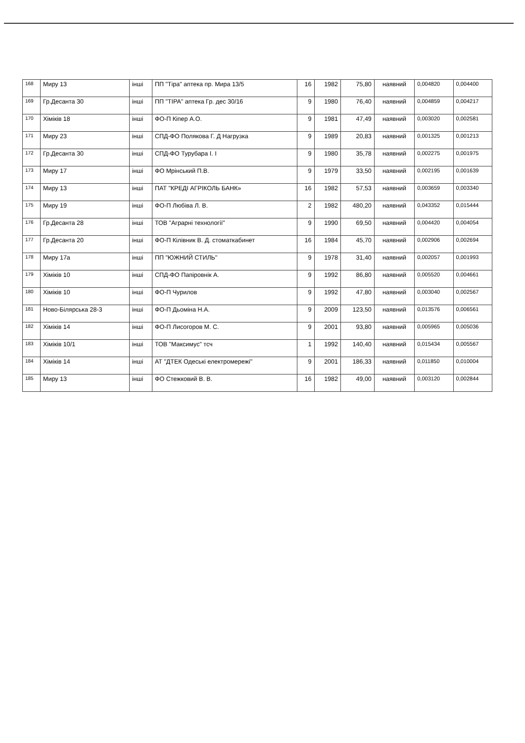| 168 | Миру 13 | інші | ПП "Тіра" аптека пр. Мира 13/5 | 16 | 1982 | 75,80 | наявний | 0,004820 | 0,004400 |
| 169 | Гр.Десанта 30 | інші | ПП "ТІРА" аптека Гр. дес 30/16 | 9 | 1980 | 76,40 | наявний | 0,004859 | 0,004217 |
| 170 | Хіміків 18 | інші | ФО-П Кіпер А.О. | 9 | 1981 | 47,49 | наявний | 0,003020 | 0,002581 |
| 171 | Миру 23 | інші | СПД-ФО Полякова Г. Д Нагрузка | 9 | 1989 | 20,83 | наявний | 0,001325 | 0,001213 |
| 172 | Гр.Десанта 30 | інші | СПД-ФО Турубара І. І | 9 | 1980 | 35,78 | наявний | 0,002275 | 0,001975 |
| 173 | Миру 17 | інші | ФО Мрінський П.В. | 9 | 1979 | 33,50 | наявний | 0,002195 | 0,001639 |
| 174 | Миру 13 | інші | ПАТ "КРЕДІ АГРІКОЛЬ БАНК» | 16 | 1982 | 57,53 | наявний | 0,003659 | 0,003340 |
| 175 | Миру 19 | інші | ФО-П Любіва Л. В. | 2 | 1982 | 480,20 | наявний | 0,043352 | 0,015444 |
| 176 | Гр.Десанта 28 | інші | ТОВ "Аграрні технології" | 9 | 1990 | 69,50 | наявний | 0,004420 | 0,004054 |
| 177 | Гр.Десанта 20 | інші | ФО-П Кілівник В. Д. стоматкабинет | 16 | 1984 | 45,70 | наявний | 0,002906 | 0,002694 |
| 178 | Миру 17а | інші | ПП "ЮЖНИЙ СТИЛЬ" | 9 | 1978 | 31,40 | наявний | 0,002057 | 0,001993 |
| 179 | Хіміків 10 | інші | СПД-ФО Папіровнік А. | 9 | 1992 | 86,80 | наявний | 0,005520 | 0,004661 |
| 180 | Хіміків 10 | інші | ФО-П Чурилов | 9 | 1992 | 47,80 | наявний | 0,003040 | 0,002567 |
| 181 | Ново-Білярська 28-3 | інші | ФО-П Дьоміна Н.А. | 9 | 2009 | 123,50 | наявний | 0,013576 | 0,006561 |
| 182 | Хіміків 14 | інші | ФО-П Лисогоров М. С. | 9 | 2001 | 93,80 | наявний | 0,005965 | 0,005036 |
| 183 | Хіміків 10/1 | інші | ТОВ "Максимус" тсч | 1 | 1992 | 140,40 | наявний | 0,015434 | 0,005567 |
| 184 | Хіміків 14 | інші | АТ "ДТЕК Одеські електромережі" | 9 | 2001 | 186,33 | наявний | 0,011850 | 0,010004 |
| 185 | Миру 13 | інші | ФО Стежковий В. В. | 16 | 1982 | 49,00 | наявний | 0,003120 | 0,002844 |